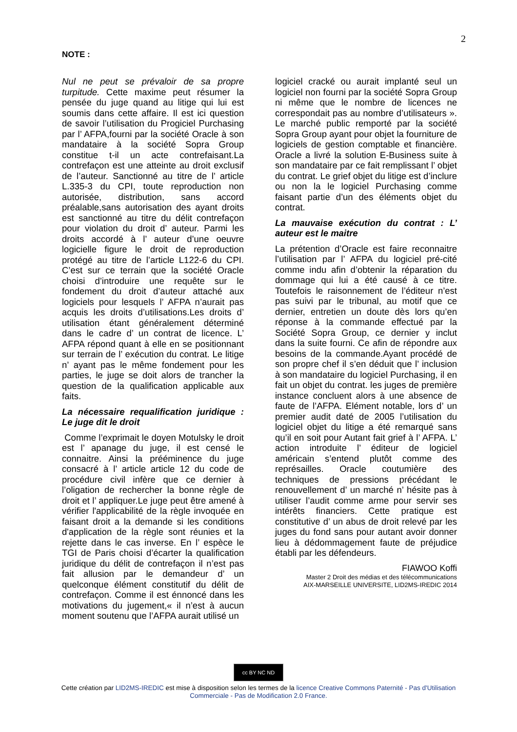2
NOTE :
Nul ne peut se prévaloir de sa propre turpitude. Cette maxime peut résumer la pensée du juge quand au litige qui lui est soumis dans cette affaire. Il est ici question de savoir l’utilisation du Progiciel Purchasing par l’ AFPA,fourni par la société Oracle à son mandataire à la société Sopra Group constitue t-il un acte contrefaisant.La contrefaçon est une atteinte au droit exclusif de l’auteur. Sanctionné au titre de l’ article L.335-3 du CPI, toute reproduction non autorisée, distribution, sans accord préalable,sans autorisation des ayant droits est sanctionné au titre du délit contrefaçon pour violation du droit d’ auteur. Parmi les droits accordé à l’ auteur d’une oeuvre logicielle figure le droit de reproduction protégé au titre de l’article L122-6 du CPI. C’est sur ce terrain que la société Oracle choisi d’introduire une requête sur le fondement du droit d’auteur attaché aux logiciels pour lesquels l’ AFPA n’aurait pas acquis les droits d’utilisations.Les droits d’ utilisation étant généralement déterminé dans le cadre d’ un contrat de licence. L’ AFPA répond quant à elle en se positionnant sur terrain de l’ exécution du contrat. Le litige n’ ayant pas le même fondement pour les parties, le juge se doit alors de trancher la question de la qualification applicable aux faits.
La nécessaire requalification juridique : Le juge dit le droit
Comme l’exprimait le doyen Motulsky le droit est l’ apanage du juge, il est censé le connaitre. Ainsi la prééminence du juge consacré à l’ article article 12 du code de procédure civil infère que ce dernier à l’oligation de rechercher la bonne règle de droit et l’ appliquer.Le juge peut être amené à vérifier l'applicabilité de la règle invoquée en faisant droit a la demande si les conditions d'application de la règle sont réunies et la rejette dans le cas inverse. En l’ espèce le TGI de Paris choisi d’écarter la qualification juridique du délit de contrefaçon il n’est pas fait allusion par le demandeur d’ un quelconque élément constitutif du délit de contrefaçon. Comme il est énnoncé dans les motivations du jugement,« il n’est à aucun moment soutenu que l’AFPA aurait utilisé un
logiciel cracké ou aurait implanté seul un logiciel non fourni par la société Sopra Group ni même que le nombre de licences ne correspondait pas au nombre d’utilisateurs ». Le marché public remporté par la société Sopra Group ayant pour objet la fourniture de logiciels de gestion comptable et financière. Oracle a livré la solution E-Business suite à son mandataire par ce fait remplissant l’ objet du contrat. Le grief objet du litige est d’inclure ou non la le logiciel Purchasing comme faisant partie d’un des éléments objet du contrat.
La mauvaise exécution du contrat : L’ auteur est le maitre
La prétention d’Oracle est faire reconnaitre l’utilisation par l’ AFPA du logiciel pré-cité comme indu afin d’obtenir la réparation du dommage qui lui a été causé à ce titre. Toutefois le raisonnement de l’éditeur n’est pas suivi par le tribunal, au motif que ce dernier, entretien un doute dès lors qu’en réponse à la commande effectué par la Société Sopra Group, ce dernier y inclut dans la suite fourni. Ce afin de répondre aux besoins de la commande.Ayant procédé de son propre chef il s’en déduit que l’ inclusion à son mandataire du logiciel Purchasing, il en fait un objet du contrat. les juges de première instance concluent alors à une absence de faute de l’AFPA. Elément notable, lors d’ un premier audit daté de 2005 l’utilisation du logiciel objet du litige a été remarqué sans qu’il en soit pour Autant fait grief à l’ AFPA. L’ action introduite l’ éditeur de logiciel américain s’entend plutôt comme des représailles. Oracle coutumière des techniques de pressions précédant le renouvellement d’ un marché n’ hésite pas à utiliser l’audit comme arme pour servir ses intérêts financiers. Cette pratique est constitutive d’ un abus de droit relevé par les juges du fond sans pour autant avoir donner lieu à dédommagement faute de préjudice établi par les défendeurs.
FIAWOO Koffi
Master 2 Droit des médias et des télécommunications
AIX-MARSEILLE UNIVERSITE, LID2MS-IREDIC 2014
cc BY NC ND
Cette création par LID2MS-IREDIC est mise à disposition selon les termes de la licence Creative Commons Paternité - Pas d'Utilisation
Commerciale - Pas de Modification 2.0 France.